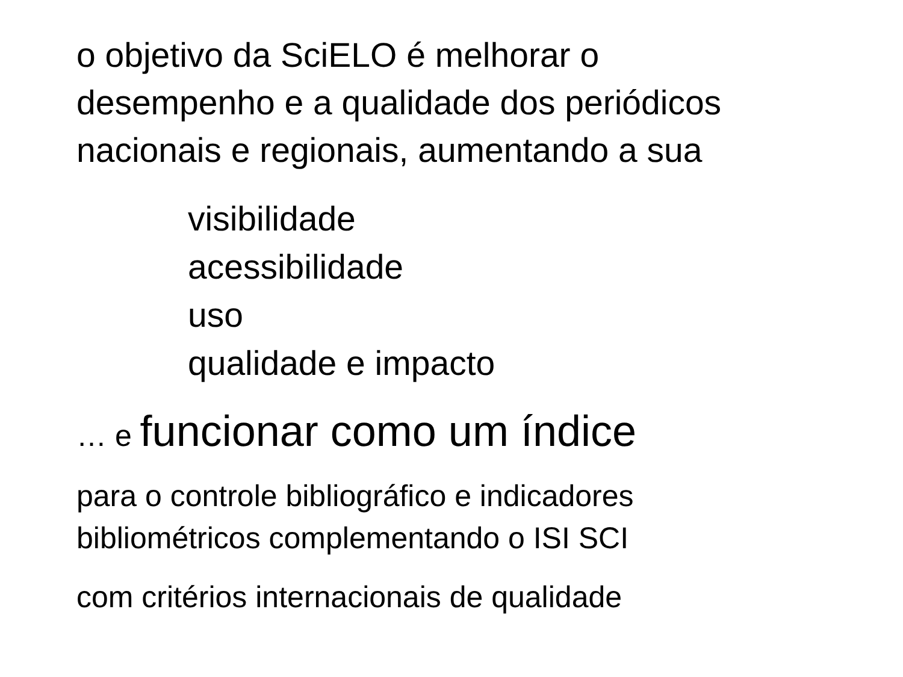o objetivo da SciELO é melhorar o
desempenho e a qualidade dos periódicos
nacionais e regionais, aumentando a sua
visibilidade
acessibilidade
uso
qualidade e impacto
… e funcionar como um índice
para o controle bibliográfico e indicadores
bibliométricos complementando o ISI SCI
com critérios internacionais de qualidade